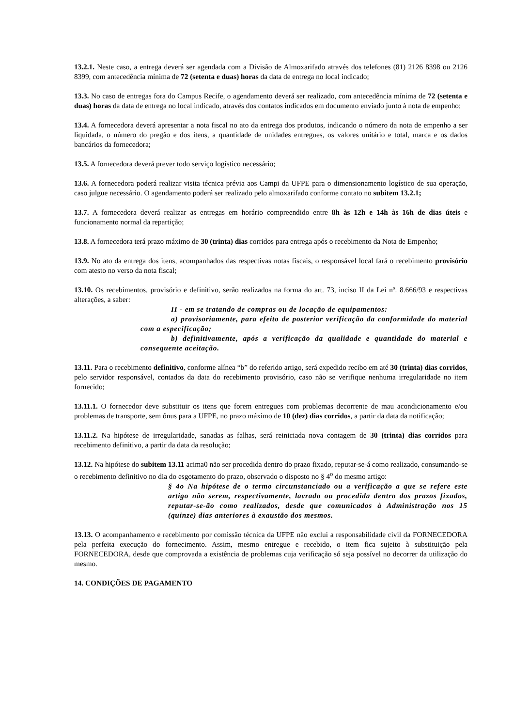13.2.1. Neste caso, a entrega deverá ser agendada com a Divisão de Almoxarifado através dos telefones (81) 2126 8398 ou 2126 8399, com antecedência mínima de 72 (setenta e duas) horas da data de entrega no local indicado;
13.3. No caso de entregas fora do Campus Recife, o agendamento deverá ser realizado, com antecedência mínima de 72 (setenta e duas) horas da data de entrega no local indicado, através dos contatos indicados em documento enviado junto à nota de empenho;
13.4. A fornecedora deverá apresentar a nota fiscal no ato da entrega dos produtos, indicando o número da nota de empenho a ser liquidada, o número do pregão e dos itens, a quantidade de unidades entregues, os valores unitário e total, marca e os dados bancários da fornecedora;
13.5. A fornecedora deverá prever todo serviço logístico necessário;
13.6. A fornecedora poderá realizar visita técnica prévia aos Campi da UFPE para o dimensionamento logístico de sua operação, caso julgue necessário. O agendamento poderá ser realizado pelo almoxarifado conforme contato no subitem 13.2.1;
13.7. A fornecedora deverá realizar as entregas em horário compreendido entre 8h às 12h e 14h às 16h de dias úteis e funcionamento normal da repartição;
13.8. A fornecedora terá prazo máximo de 30 (trinta) dias corridos para entrega após o recebimento da Nota de Empenho;
13.9. No ato da entrega dos itens, acompanhados das respectivas notas fiscais, o responsável local fará o recebimento provisório com atesto no verso da nota fiscal;
13.10. Os recebimentos, provisório e definitivo, serão realizados na forma do art. 73, inciso II da Lei nº. 8.666/93 e respectivas alterações, a saber:
II - em se tratando de compras ou de locação de equipamentos:
a) provisoriamente, para efeito de posterior verificação da conformidade do material com a especificação;
b) definitivamente, após a verificação da qualidade e quantidade do material e consequente aceitação.
13.11. Para o recebimento definitivo, conforme alínea “b” do referido artigo, será expedido recibo em até 30 (trinta) dias corridos, pelo servidor responsável, contados da data do recebimento provisório, caso não se verifique nenhuma irregularidade no item fornecido;
13.11.1. O fornecedor deve substituir os itens que forem entregues com problemas decorrente de mau acondicionamento e/ou problemas de transporte, sem ônus para a UFPE, no prazo máximo de 10 (dez) dias corridos, a partir da data da notificação;
13.11.2. Na hipótese de irregularidade, sanadas as falhas, será reiniciada nova contagem de 30 (trinta) dias corridos para recebimento definitivo, a partir da data da resolução;
13.12. Na hipótese do subitem 13.11 acima0 não ser procedida dentro do prazo fixado, reputar-se-á como realizado, consumando-se o recebimento definitivo no dia do esgotamento do prazo, observado o disposto no § 4<sup>o</sup> do mesmo artigo:
§ 4o Na hipótese de o termo circunstanciado ou a verificação a que se refere este artigo não serem, respectivamente, lavrado ou procedida dentro dos prazos fixados, reputar-se-ão como realizados, desde que comunicados à Administração nos 15 (quinze) dias anteriores à exaustão dos mesmos.
13.13. O acompanhamento e recebimento por comissão técnica da UFPE não exclui a responsabilidade civil da FORNECEDORA pela perfeita execução do fornecimento. Assim, mesmo entregue e recebido, o item fica sujeito à substituição pela FORNECEDORA, desde que comprovada a existência de problemas cuja verificação só seja possível no decorrer da utilização do mesmo.
14. CONDIÇÕES DE PAGAMENTO